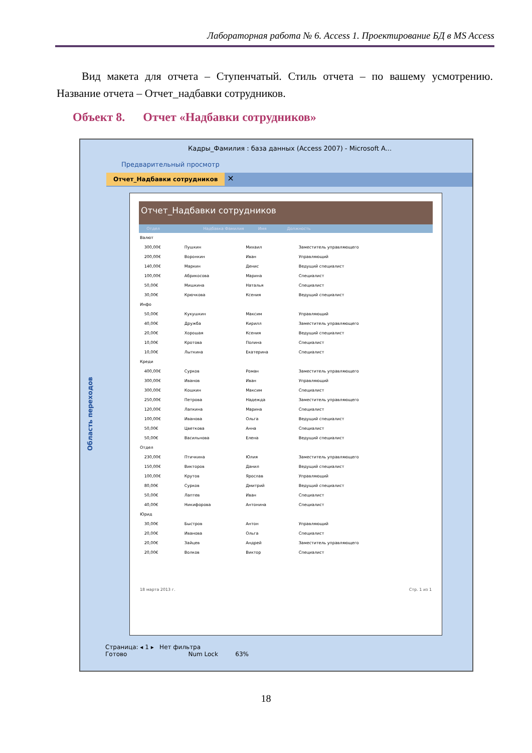Лабораторная работа № 6. Access 1. Проектирование БД в MS Access
Вид макета для отчета – Ступенчатый. Стиль отчета – по вашему усмотрению. Название отчета – Отчет_надбавки сотрудников.
Объект 8. Отчет «Надбавки сотрудников»
Кадры_Фамилия : база данных (Access 2007) - Microsoft A...
Предварительный просмотр
Отчет_Надбавки сотрудников ✕
Область переходов
Отчет_Надбавки сотрудников
Отдел Надбавка Фамилия Имя Должность
| Валют | | | | |
| | 300,00€ | Пушкин | Михаил | Заместитель управляющего |
| | 200,00€ | Воронкин | Иван | Управляющий |
| | 140,00€ | Маркин | Денис | Ведущий специалист |
| | 100,00€ | Абрикосова | Марина | Специалист |
| | 50,00€ | Мишкина | Наталья | Специалист |
| | 30,00€ | Крючкова | Ксения | Ведущий специалист |
| Инфо | | | | |
| | 50,00€ | Кукушкин | Максим | Управляющий |
| | 40,00€ | Дружба | Кирилл | Заместитель управляющего |
| | 20,00€ | Хорошая | Ксения | Ведущий специалист |
| | 10,00€ | Кротова | Полина | Специалист |
| | 10,00€ | Лыткина | Екатерина | Специалист |
| Креди | | | | |
| | 400,00€ | Сурков | Роман | Заместитель управляющего |
| | 300,00€ | Иванов | Иван | Управляющий |
| | 300,00€ | Кошкин | Максим | Специалист |
| | 250,00€ | Петрова | Надежда | Заместитель управляющего |
| | 120,00€ | Лапкина | Марина | Специалист |
| | 100,00€ | Иванова | Ольга | Ведущий специалист |
| | 50,00€ | Цветкова | Анна | Специалист |
| | 50,00€ | Васильнова | Елена | Ведущий специалист |
| Отдел | | | | |
| | 230,00€ | Птичкина | Юлия | Заместитель управляющего |
| | 150,00€ | Викторов | Данил | Ведущий специалист |
| | 100,00€ | Крутов | Ярослав | Управляющий |
| | 80,00€ | Сурков | Дмитрий | Ведущий специалист |
| | 50,00€ | Лаптев | Иван | Специалист |
| | 40,00€ | Никифорова | Антонина | Специалист |
| Юрид | | | | |
| | 30,00€ | Быстров | Антон | Управляющий |
| | 20,00€ | Иванова | Ольга | Специалист |
| | 20,00€ | Зайцев | Андрей | Заместитель управляющего |
| | 20,00€ | Волков | Виктор | Специалист |
18 марта 2013 г. Стр. 1 из 1
Страница: ◂ 1 ▸ Нет фильтра
Готово Num Lock 63%
18